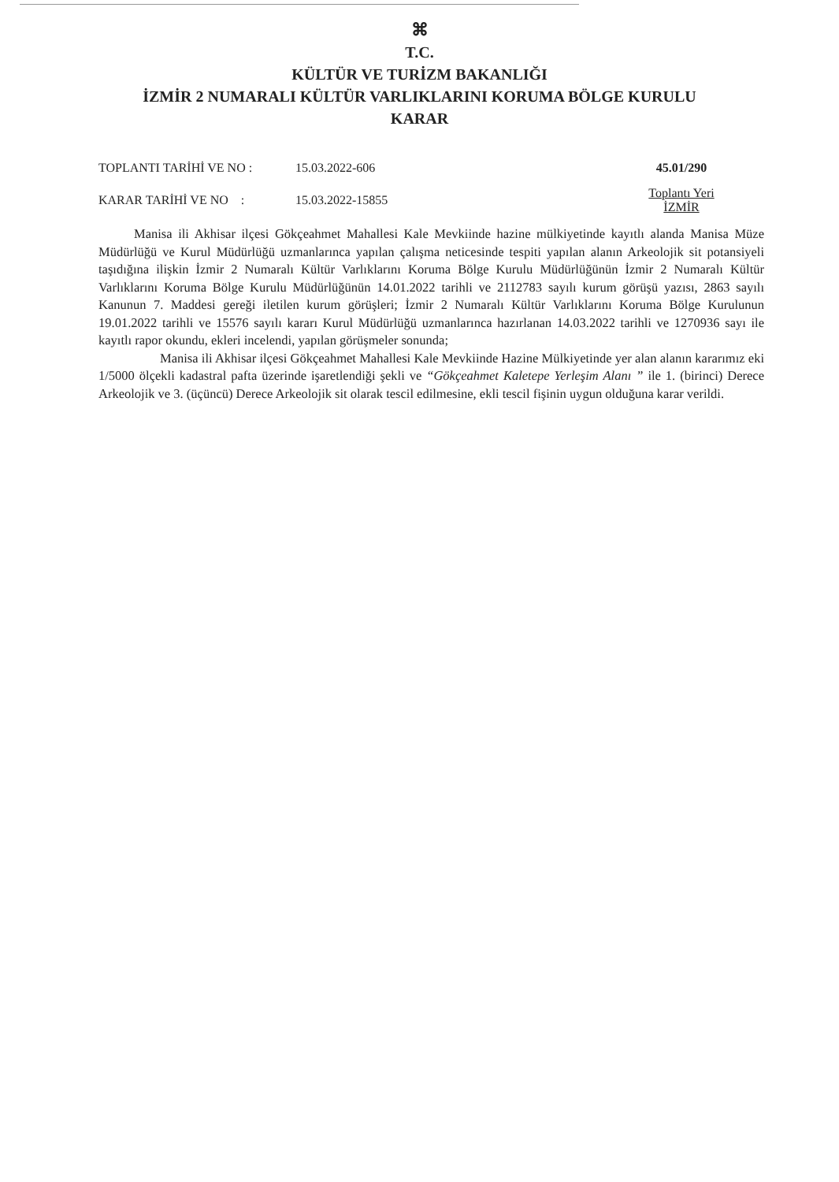⌘
T.C.
KÜLTÜR VE TURİZM BAKANLIĞI
İZMİR 2 NUMARALI KÜLTÜR VARLIKLARINI KORUMA BÖLGE KURULU
KARAR
TOPLANTI TARİHİ VE NO : 15.03.2022-606 45.01/290
KARAR TARİHİ VE NO : 15.03.2022-15855
Toplantı Yeri
İZMİR
Manisa ili Akhisar ilçesi Gökçeahmet Mahallesi Kale Mevkiinde hazine mülkiyetinde kayıtlı alanda Manisa Müze Müdürlüğü ve Kurul Müdürlüğü uzmanlarınca yapılan çalışma neticesinde tespiti yapılan alanın Arkeolojik sit potansiyeli taşıdığına ilişkin İzmir 2 Numaralı Kültür Varlıklarını Koruma Bölge Kurulu Müdürlüğünün İzmir 2 Numaralı Kültür Varlıklarını Koruma Bölge Kurulu Müdürlüğünün 14.01.2022 tarihli ve 2112783 sayılı kurum görüşü yazısı, 2863 sayılı Kanunun 7. Maddesi gereği iletilen kurum görüşleri; İzmir 2 Numaralı Kültür Varlıklarını Koruma Bölge Kurulunun 19.01.2022 tarihli ve 15576 sayılı kararı Kurul Müdürlüğü uzmanlarınca hazırlanan 14.03.2022 tarihli ve 1270936 sayı ile kayıtlı rapor okundu, ekleri incelendi, yapılan görüşmeler sonunda;
Manisa ili Akhisar ilçesi Gökçeahmet Mahallesi Kale Mevkiinde Hazine Mülkiyetinde yer alan alanın kararımız eki 1/5000 ölçekli kadastral pafta üzerinde işaretlendiği şekli ve “Gökçeahmet Kaletepe Yerleşim Alanı ” ile 1. (birinci) Derece Arkeolojik ve 3. (üçüncü) Derece Arkeolojik sit olarak tescil edilmesine, ekli tescil fişinin uygun olduğuna karar verildi.